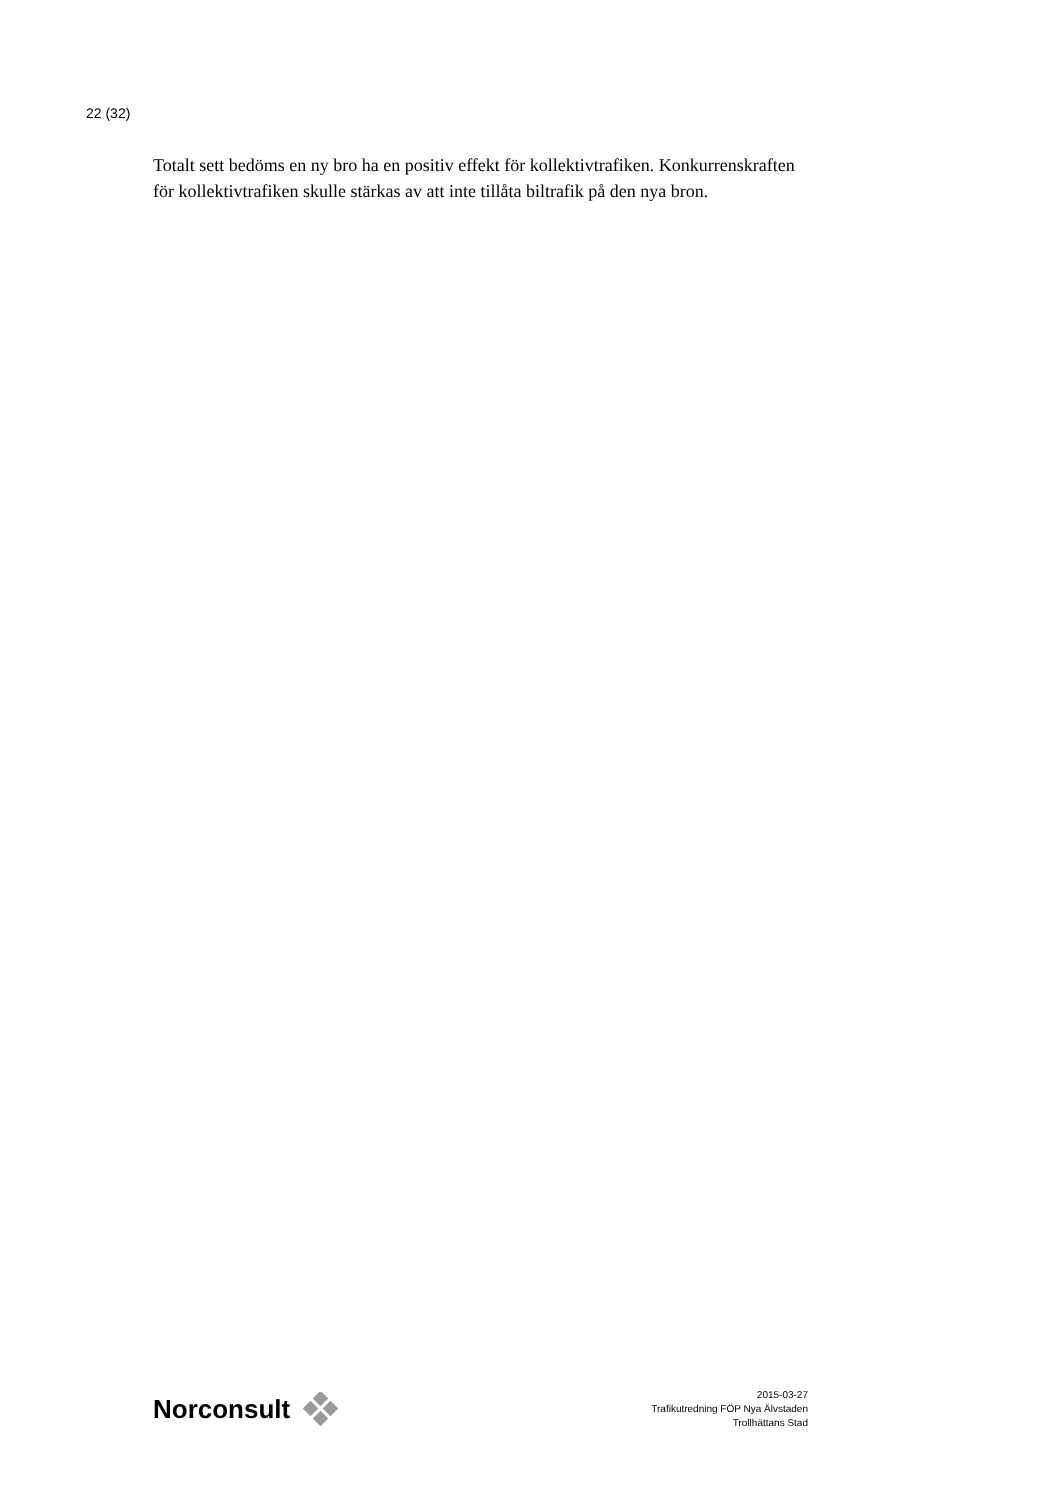22 (32)
Totalt sett bedöms en ny bro ha en positiv effekt för kollektivtrafiken. Konkurrenskraften för kollektivtrafiken skulle stärkas av att inte tillåta biltrafik på den nya bron.
Norconsult
2015-03-27
Trafikutredning FÖP Nya Älvstaden
Trollhättans Stad